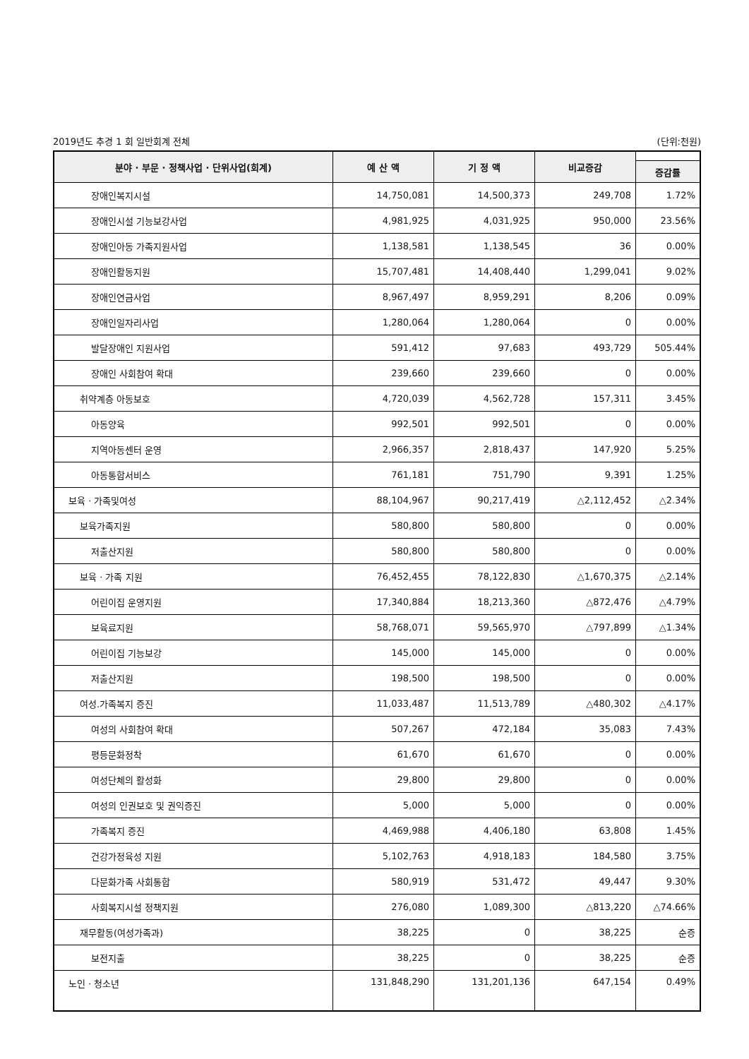2019년도 추경 1 회 일반회계 전체 (단위:천원)
| 분야 · 부문 · 정책사업 · 단위사업(회계) | 예 산 액 | 기 정 액 | 비교증감 | |
| --- | --- | --- | --- | --- |
| | | | | 증감률 |
| 장애인복지시설 | 14,750,081 | 14,500,373 | 249,708 | 1.72% |
| 장애인시설 기능보강사업 | 4,981,925 | 4,031,925 | 950,000 | 23.56% |
| 장애인아동 가족지원사업 | 1,138,581 | 1,138,545 | 36 | 0.00% |
| 장애인활동지원 | 15,707,481 | 14,408,440 | 1,299,041 | 9.02% |
| 장애인연금사업 | 8,967,497 | 8,959,291 | 8,206 | 0.09% |
| 장애인일자리사업 | 1,280,064 | 1,280,064 | 0 | 0.00% |
| 발달장애인 지원사업 | 591,412 | 97,683 | 493,729 | 505.44% |
| 장애인 사회참여 확대 | 239,660 | 239,660 | 0 | 0.00% |
| 취약계층 아동보호 | 4,720,039 | 4,562,728 | 157,311 | 3.45% |
| 아동양육 | 992,501 | 992,501 | 0 | 0.00% |
| 지역아동센터 운영 | 2,966,357 | 2,818,437 | 147,920 | 5.25% |
| 아동통합서비스 | 761,181 | 751,790 | 9,391 | 1.25% |
| 보육 · 가족및여성 | 88,104,967 | 90,217,419 | △2,112,452 | △2.34% |
| 보육가족지원 | 580,800 | 580,800 | 0 | 0.00% |
| 저출산지원 | 580,800 | 580,800 | 0 | 0.00% |
| 보육 · 가족 지원 | 76,452,455 | 78,122,830 | △1,670,375 | △2.14% |
| 어린이집 운영지원 | 17,340,884 | 18,213,360 | △872,476 | △4.79% |
| 보육료지원 | 58,768,071 | 59,565,970 | △797,899 | △1.34% |
| 어린이집 기능보강 | 145,000 | 145,000 | 0 | 0.00% |
| 저출산지원 | 198,500 | 198,500 | 0 | 0.00% |
| 여성.가족복지 증진 | 11,033,487 | 11,513,789 | △480,302 | △4.17% |
| 여성의 사회참여 확대 | 507,267 | 472,184 | 35,083 | 7.43% |
| 평등문화정착 | 61,670 | 61,670 | 0 | 0.00% |
| 여성단체의 활성화 | 29,800 | 29,800 | 0 | 0.00% |
| 여성의 인권보호 및 권익증진 | 5,000 | 5,000 | 0 | 0.00% |
| 가족복지 증진 | 4,469,988 | 4,406,180 | 63,808 | 1.45% |
| 건강가정육성 지원 | 5,102,763 | 4,918,183 | 184,580 | 3.75% |
| 다문화가족 사회통합 | 580,919 | 531,472 | 49,447 | 9.30% |
| 사회복지시설 정책지원 | 276,080 | 1,089,300 | △813,220 | △74.66% |
| 재무활동(여성가족과) | 38,225 | 0 | 38,225 | 순증 |
| 보전지출 | 38,225 | 0 | 38,225 | 순증 |
| 노인 · 청소년 | 131,848,290 | 131,201,136 | 647,154 | 0.49% |